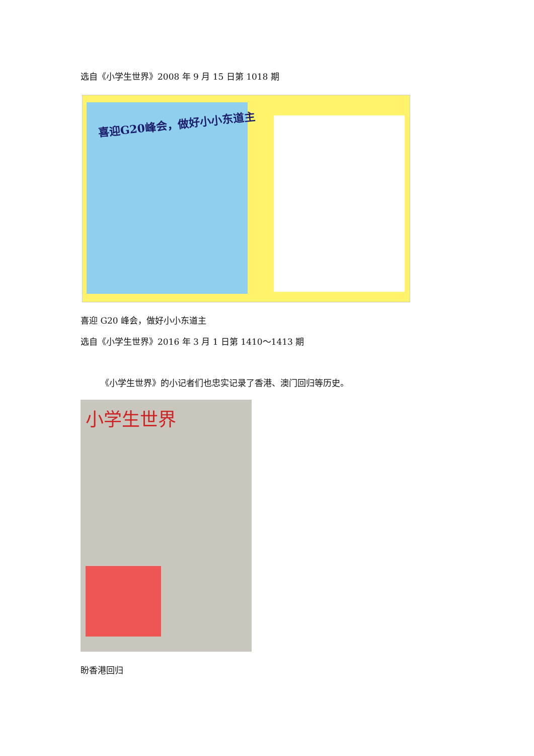选自《小学生世界》2008 年 9 月 15 日第 1018 期
喜迎G20峰会，做好小小东道主
喜迎 G20 峰会，做好小小东道主
选自《小学生世界》2016 年 3 月 1 日第 1410～1413 期
《小学生世界》的小记者们也忠实记录了香港、澳门回归等历史。
小学生世界
盼香港回归